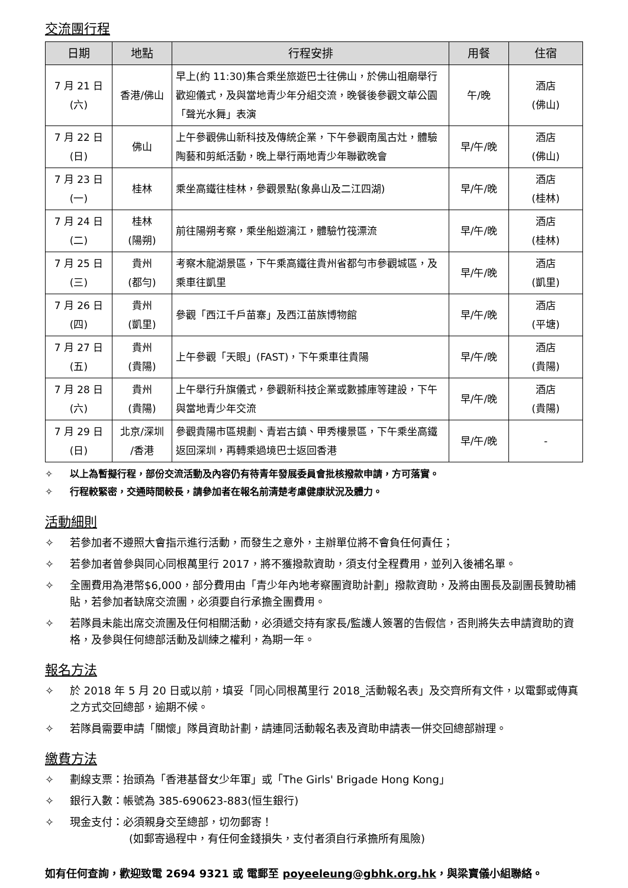交流團行程
| 日期 | 地點 | 行程安排 | 用餐 | 住宿 |
| --- | --- | --- | --- | --- |
| 7 月 21 日 (六) | 香港/佛山 | 早上(約 11:30)集合乘坐旅遊巴士往佛山，於佛山祖廟舉行歡迎儀式，及與當地青少年分組交流，晚餐後參觀文華公園「聲光水舞」表演 | 午/晚 | 酒店 (佛山) |
| 7 月 22 日 (日) | 佛山 | 上午參觀佛山新科技及傳統企業，下午參觀南風古灶，體驗陶藝和剪紙活動，晚上舉行兩地青少年聯歡晚會 | 早/午/晚 | 酒店 (佛山) |
| 7 月 23 日 (一) | 桂林 | 乘坐高鐵往桂林，參觀景點(象鼻山及二江四湖) | 早/午/晚 | 酒店 (桂林) |
| 7 月 24 日 (二) | 桂林 (陽朔) | 前往陽朔考察，乘坐船遊漓江，體驗竹筏漂流 | 早/午/晚 | 酒店 (桂林) |
| 7 月 25 日 (三) | 貴州 (都勻) | 考察木龍湖景區，下午乘高鐵往貴州省都勻市參觀城區，及乘車往凱里 | 早/午/晚 | 酒店 (凱里) |
| 7 月 26 日 (四) | 貴州 (凱里) | 參觀「西江千戶苗寨」及西江苗族博物館 | 早/午/晚 | 酒店 (平塘) |
| 7 月 27 日 (五) | 貴州 (貴陽) | 上午參觀「天眼」(FAST)，下午乘車往貴陽 | 早/午/晚 | 酒店 (貴陽) |
| 7 月 28 日 (六) | 貴州 (貴陽) | 上午舉行升旗儀式，參觀新科技企業或數據庫等建設，下午與當地青少年交流 | 早/午/晚 | 酒店 (貴陽) |
| 7 月 29 日 (日) | 北京/深圳 /香港 | 參觀貴陽市區規劃、青岩古鎮、甲秀樓景區，下午乘坐高鐵返回深圳，再轉乘過境巴士返回香港 | 早/午/晚 | - |
✧ 以上為暫擬行程，部份交流活動及內容仍有待青年發展委員會批核撥款申請，方可落實。
✧ 行程較緊密，交通時間較長，請參加者在報名前清楚考慮健康狀況及體力。
活動細則
✧ 若參加者不遵照大會指示進行活動，而發生之意外，主辦單位將不會負任何責任；
✧ 若參加者曾參與同心同根萬里行 2017，將不獲撥款資助，須支付全程費用，並列入後補名單。
✧ 全團費用為港幣$6,000，部分費用由「青少年內地考察團資助計劃」撥款資助，及將由團長及副團長贊助補貼，若參加者缺席交流團，必須要自行承擔全團費用。
✧ 若隊員未能出席交流團及任何相關活動，必須遞交持有家長/監護人簽署的告假信，否則將失去申請資助的資格，及參與任何總部活動及訓練之權利，為期一年。
報名方法
✧ 於 2018 年 5 月 20 日或以前，填妥「同心同根萬里行 2018_活動報名表」及交齊所有文件，以電郵或傳真之方式交回總部，逾期不候。
✧ 若隊員需要申請「關懷」隊員資助計劃，請連同活動報名表及資助申請表一併交回總部辦理。
繳費方法
✧ 劃線支票：抬頭為「香港基督女少年軍」或「The Girls' Brigade Hong Kong」
✧ 銀行入數：帳號為 385-690623-883(恒生銀行)
✧ 現金支付：必須親身交至總部，切勿郵寄！
(如郵寄過程中，有任何金錢損失，支付者須自行承擔所有風險)
如有任何查詢，歡迎致電 2694 9321 或 電郵至 poyeeleung@gbhk.org.hk，與梁寶儀小組聯絡。